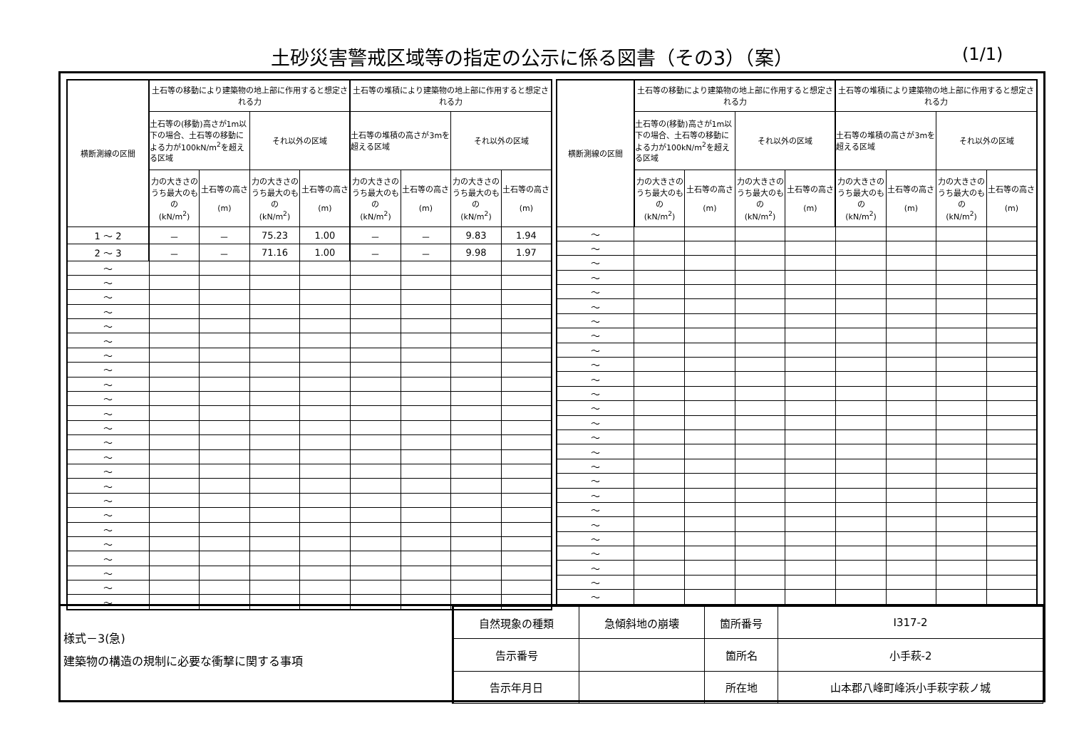土砂災害警戒区域等の指定の公示に係る図書（その3）（案）
(1/1)
| 横断測線の区間 | 土石等の移動により建築物の地上部に作用すると想定される力 | | | | 土石等の堆積により建築物の地上部に作用すると想定される力 | | | |
| --- | --- | --- | --- | --- | --- | --- | --- | --- |
| | 土石等の(移動)高さが1m以下の場合、土石等の移動による力が100kN/m<sup>2</sup>を超える区域 | | それ以外の区域 | | 土石等の堆積の高さが3mを超える区域 | | それ以外の区域 | |
| | 力の大きさのうち最大のもの (kN/m<sup>2</sup>) | 土石等の高さ (m) | 力の大きさのうち最大のもの (kN/m<sup>2</sup>) | 土石等の高さ (m) | 力の大きさのうち最大のもの (kN/m<sup>2</sup>) | 土石等の高さ (m) | 力の大きさのうち最大のもの (kN/m<sup>2</sup>) | 土石等の高さ (m) |
| 1 ～ 2 | － | － | 75.23 | 1.00 | － | － | 9.83 | 1.94 |
| 2 ～ 3 | － | － | 71.16 | 1.00 | － | － | 9.98 | 1.97 |
| ～ | | | | | | | | |
| ～ | | | | | | | | |
| ～ | | | | | | | | |
| ～ | | | | | | | | |
| ～ | | | | | | | | |
| ～ | | | | | | | | |
| ～ | | | | | | | | |
| ～ | | | | | | | | |
| ～ | | | | | | | | |
| ～ | | | | | | | | |
| ～ | | | | | | | | |
| ～ | | | | | | | | |
| ～ | | | | | | | | |
| ～ | | | | | | | | |
| ～ | | | | | | | | |
| ～ | | | | | | | | |
| ～ | | | | | | | | |
| ～ | | | | | | | | |
| ～ | | | | | | | | |
| ～ | | | | | | | | |
| ～ | | | | | | | | |
| ～ | | | | | | | | |
| ～ | | | | | | | | |
| ～ | | | | | | | | |
| 横断測線の区間 | 土石等の移動により建築物の地上部に作用すると想定される力 | | | | 土石等の堆積により建築物の地上部に作用すると想定される力 | | | |
| --- | --- | --- | --- | --- | --- | --- | --- | --- |
| | 土石等の(移動)高さが1m以下の場合、土石等の移動による力が100kN/m<sup>2</sup>を超える区域 | | それ以外の区域 | | 土石等の堆積の高さが3mを超える区域 | | それ以外の区域 | |
| | 力の大きさのうち最大のもの (kN/m<sup>2</sup>) | 土石等の高さ (m) | 力の大きさのうち最大のもの (kN/m<sup>2</sup>) | 土石等の高さ (m) | 力の大きさのうち最大のもの (kN/m<sup>2</sup>) | 土石等の高さ (m) | 力の大きさのうち最大のもの (kN/m<sup>2</sup>) | 土石等の高さ (m) |
| ～ | | | | | | | | |
| ～ | | | | | | | | |
| ～ | | | | | | | | |
| ～ | | | | | | | | |
| ～ | | | | | | | | |
| ～ | | | | | | | | |
| ～ | | | | | | | | |
| ～ | | | | | | | | |
| ～ | | | | | | | | |
| ～ | | | | | | | | |
| ～ | | | | | | | | |
| ～ | | | | | | | | |
| ～ | | | | | | | | |
| ～ | | | | | | | | |
| ～ | | | | | | | | |
| ～ | | | | | | | | |
| ～ | | | | | | | | |
| ～ | | | | | | | | |
| ～ | | | | | | | | |
| ～ | | | | | | | | |
| ～ | | | | | | | | |
| ～ | | | | | | | | |
| ～ | | | | | | | | |
| ～ | | | | | | | | |
| ～ | | | | | | | | |
| ～ | | | | | | | | |
様式－3(急)
建築物の構造の規制に必要な衝撃に関する事項
| 自然現象の種類 | 急傾斜地の崩壊 | 箇所番号 | Ⅰ317-2 |
| 告示番号 | | 箇所名 | 小手萩-2 |
| 告示年月日 | | 所在地 | 山本郡八峰町峰浜小手萩字萩ノ城 |